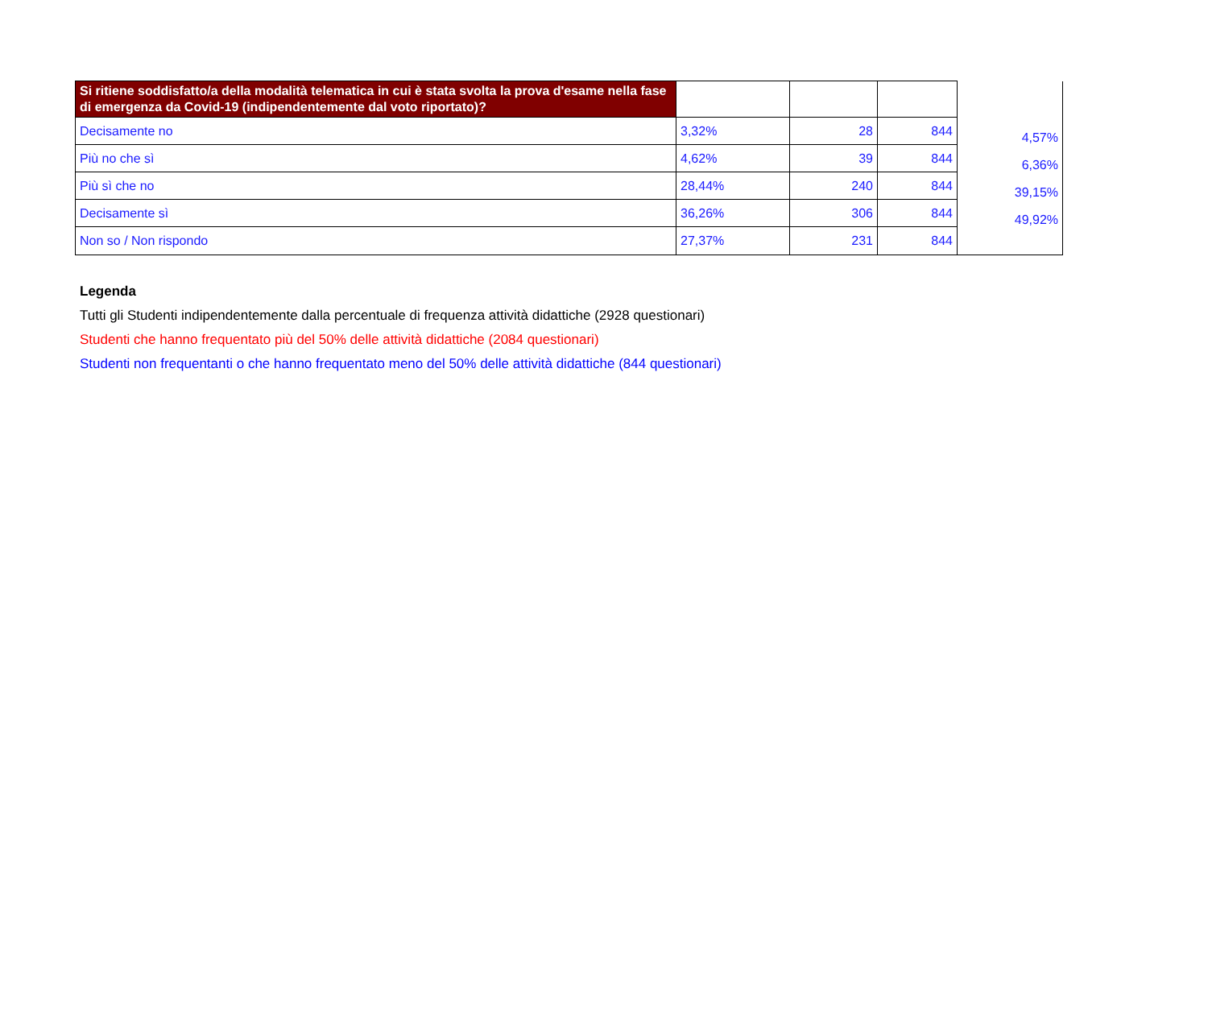| Si ritiene soddisfatto/a della modalità telematica in cui è stata svolta la prova d'esame nella fase di emergenza da Covid-19 (indipendentemente dal voto riportato)? | | | | |
| Decisamente no | 3,32% | 28 | 844 | 4,57% |
| Più no che sì | 4,62% | 39 | 844 | 6,36% |
| Più sì che no | 28,44% | 240 | 844 | 39,15% |
| Decisamente sì | 36,26% | 306 | 844 | 49,92% |
| Non so / Non rispondo | 27,37% | 231 | 844 | |
Legenda
Tutti gli Studenti indipendentemente dalla percentuale di frequenza attività didattiche (2928 questionari)
Studenti che hanno frequentato più del 50% delle attività didattiche (2084 questionari)
Studenti non frequentanti o che hanno frequentato meno del 50% delle attività didattiche (844 questionari)